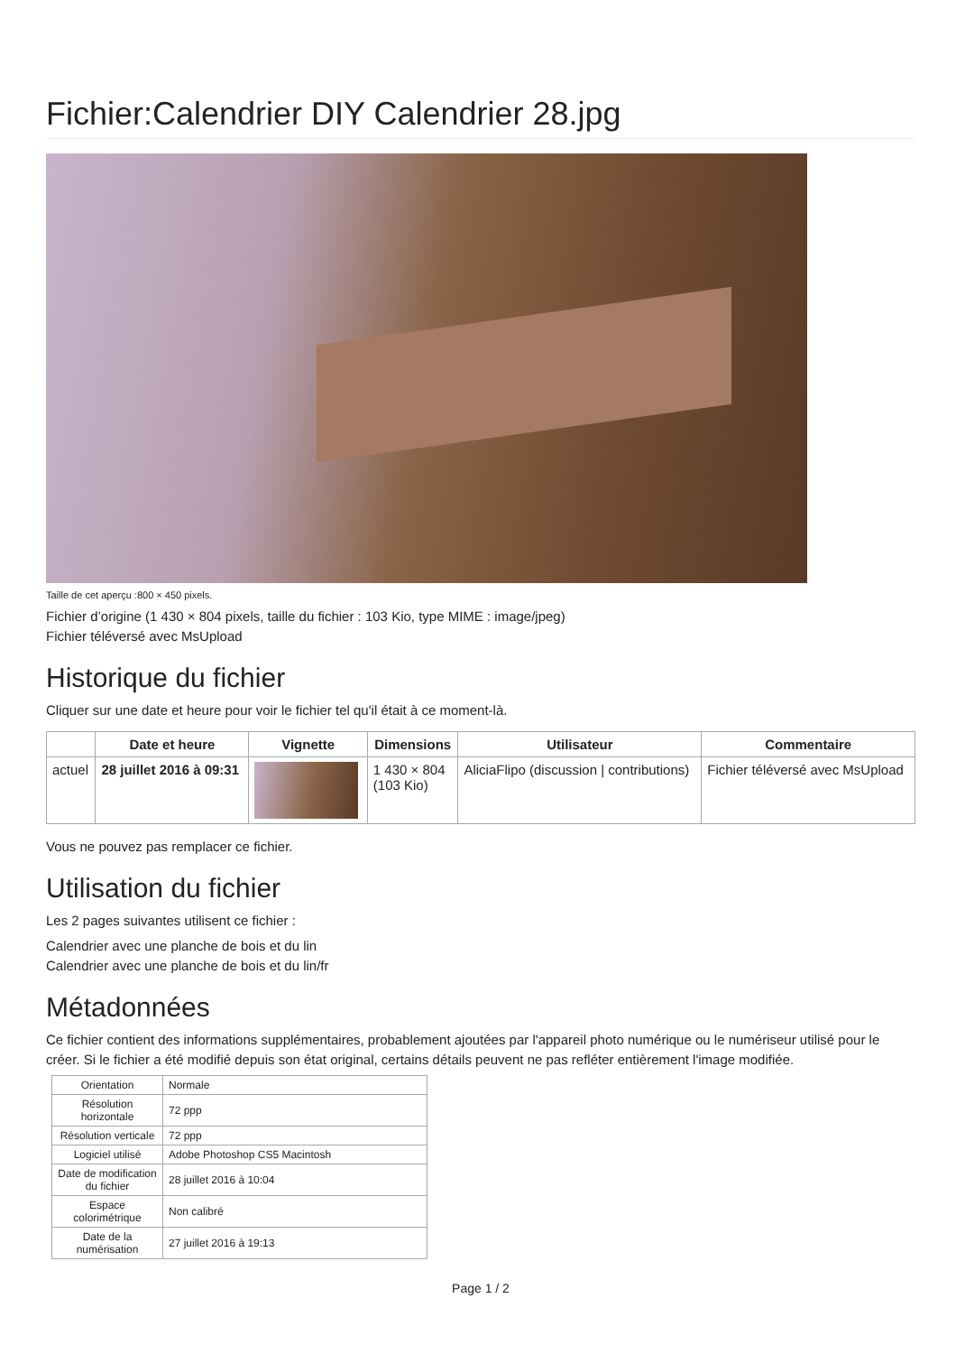Fichier:Calendrier DIY Calendrier 28.jpg
Taille de cet aperçu :800 × 450 pixels.
Fichier d’origine (1 430 × 804 pixels, taille du fichier : 103 Kio, type MIME : image/jpeg)
Fichier téléversé avec MsUpload
Historique du fichier
Cliquer sur une date et heure pour voir le fichier tel qu'il était à ce moment-là.
| | Date et heure | Vignette | Dimensions | Utilisateur | Commentaire |
| --- | --- | --- | --- | --- | --- |
| actuel | 28 juillet 2016 à 09:31 | | 1 430 × 804 (103 Kio) | AliciaFlipo (discussion / contributions) | Fichier téléversé avec MsUpload |
Vous ne pouvez pas remplacer ce fichier.
Utilisation du fichier
Les 2 pages suivantes utilisent ce fichier :
Calendrier avec une planche de bois et du lin
Calendrier avec une planche de bois et du lin/fr
Métadonnées
Ce fichier contient des informations supplémentaires, probablement ajoutées par l'appareil photo numérique ou le numériseur utilisé pour le créer. Si le fichier a été modifié depuis son état original, certains détails peuvent ne pas refléter entièrement l'image modifiée.
| Orientation | Normale |
| Résolution horizontale | 72 ppp |
| Résolution verticale | 72 ppp |
| Logiciel utilisé | Adobe Photoshop CS5 Macintosh |
| Date de modification du fichier | 28 juillet 2016 à 10:04 |
| Espace colorimétrique | Non calibré |
| Date de la numérisation | 27 juillet 2016 à 19:13 |
Page 1 / 2